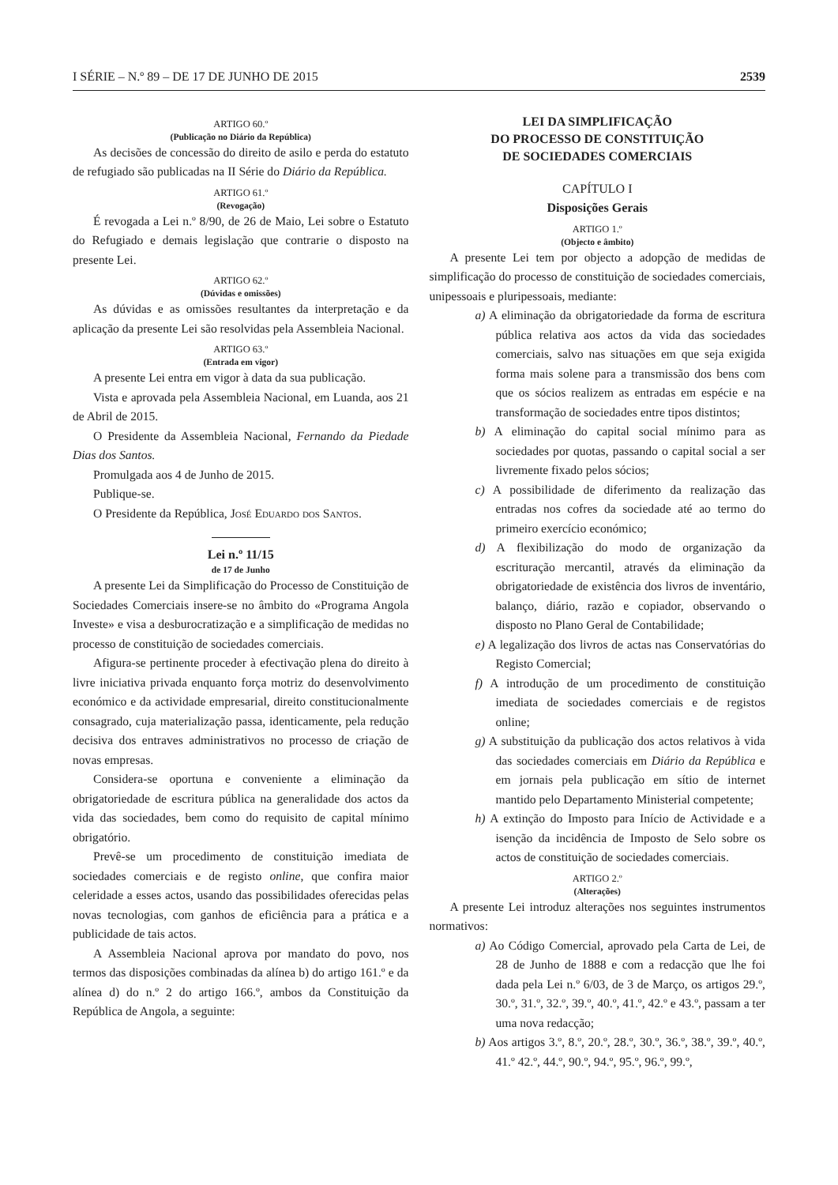I SÉRIE – N.º 89 – DE 17 DE JUNHO DE 2015 2539
ARTIGO 60.º
(Publicação no Diário da República)
As decisões de concessão do direito de asilo e perda do estatuto de refugiado são publicadas na II Série do Diário da República.
ARTIGO 61.º
(Revogação)
É revogada a Lei n.º 8/90, de 26 de Maio, Lei sobre o Estatuto do Refugiado e demais legislação que contrarie o disposto na presente Lei.
ARTIGO 62.º
(Dúvidas e omissões)
As dúvidas e as omissões resultantes da interpretação e da aplicação da presente Lei são resolvidas pela Assembleia Nacional.
ARTIGO 63.º
(Entrada em vigor)
A presente Lei entra em vigor à data da sua publicação.
Vista e aprovada pela Assembleia Nacional, em Luanda, aos 21 de Abril de 2015.
O Presidente da Assembleia Nacional, Fernando da Piedade Dias dos Santos.
Promulgada aos 4 de Junho de 2015.
Publique-se.
O Presidente da República, José Eduardo dos Santos.
Lei n.º 11/15
de 17 de Junho
A presente Lei da Simplificação do Processo de Constituição de Sociedades Comerciais insere-se no âmbito do «Programa Angola Investe» e visa a desburocratização e a simplificação de medidas no processo de constituição de sociedades comerciais.
Afigura-se pertinente proceder à efectivação plena do direito à livre iniciativa privada enquanto força motriz do desenvolvimento económico e da actividade empresarial, direito constitucionalmente consagrado, cuja materialização passa, identicamente, pela redução decisiva dos entraves administrativos no processo de criação de novas empresas.
Considera-se oportuna e conveniente a eliminação da obrigatoriedade de escritura pública na generalidade dos actos da vida das sociedades, bem como do requisito de capital mínimo obrigatório.
Prevê-se um procedimento de constituição imediata de sociedades comerciais e de registo online, que confira maior celeridade a esses actos, usando das possibilidades oferecidas pelas novas tecnologias, com ganhos de eficiência para a prática e a publicidade de tais actos.
A Assembleia Nacional aprova por mandato do povo, nos termos das disposições combinadas da alínea b) do artigo 161.º e da alínea d) do n.º 2 do artigo 166.º, ambos da Constituição da República de Angola, a seguinte:
LEI DA SIMPLIFICAÇÃO
DO PROCESSO DE CONSTITUIÇÃO
DE SOCIEDADES COMERCIAIS
CAPÍTULO I
Disposições Gerais
ARTIGO 1.º
(Objecto e âmbito)
A presente Lei tem por objecto a adopção de medidas de simplificação do processo de constituição de sociedades comerciais, unipessoais e pluripessoais, mediante:
a) A eliminação da obrigatoriedade da forma de escritura pública relativa aos actos da vida das sociedades comerciais, salvo nas situações em que seja exigida forma mais solene para a transmissão dos bens com que os sócios realizem as entradas em espécie e na transformação de sociedades entre tipos distintos;
b) A eliminação do capital social mínimo para as sociedades por quotas, passando o capital social a ser livremente fixado pelos sócios;
c) A possibilidade de diferimento da realização das entradas nos cofres da sociedade até ao termo do primeiro exercício económico;
d) A flexibilização do modo de organização da escrituração mercantil, através da eliminação da obrigatoriedade de existência dos livros de inventário, balanço, diário, razão e copiador, observando o disposto no Plano Geral de Contabilidade;
e) A legalização dos livros de actas nas Conservatórias do Registo Comercial;
f) A introdução de um procedimento de constituição imediata de sociedades comerciais e de registos online;
g) A substituição da publicação dos actos relativos à vida das sociedades comerciais em Diário da República e em jornais pela publicação em sítio de internet mantido pelo Departamento Ministerial competente;
h) A extinção do Imposto para Início de Actividade e a isenção da incidência de Imposto de Selo sobre os actos de constituição de sociedades comerciais.
ARTIGO 2.º
(Alterações)
A presente Lei introduz alterações nos seguintes instrumentos normativos:
a) Ao Código Comercial, aprovado pela Carta de Lei, de 28 de Junho de 1888 e com a redacção que lhe foi dada pela Lei n.º 6/03, de 3 de Março, os artigos 29.º, 30.º, 31.º, 32.º, 39.º, 40.º, 41.º, 42.º e 43.º, passam a ter uma nova redacção;
b) Aos artigos 3.º, 8.º, 20.º, 28.º, 30.º, 36.º, 38.º, 39.º, 40.º, 41.º 42.º, 44.º, 90.º, 94.º, 95.º, 96.º, 99.º,